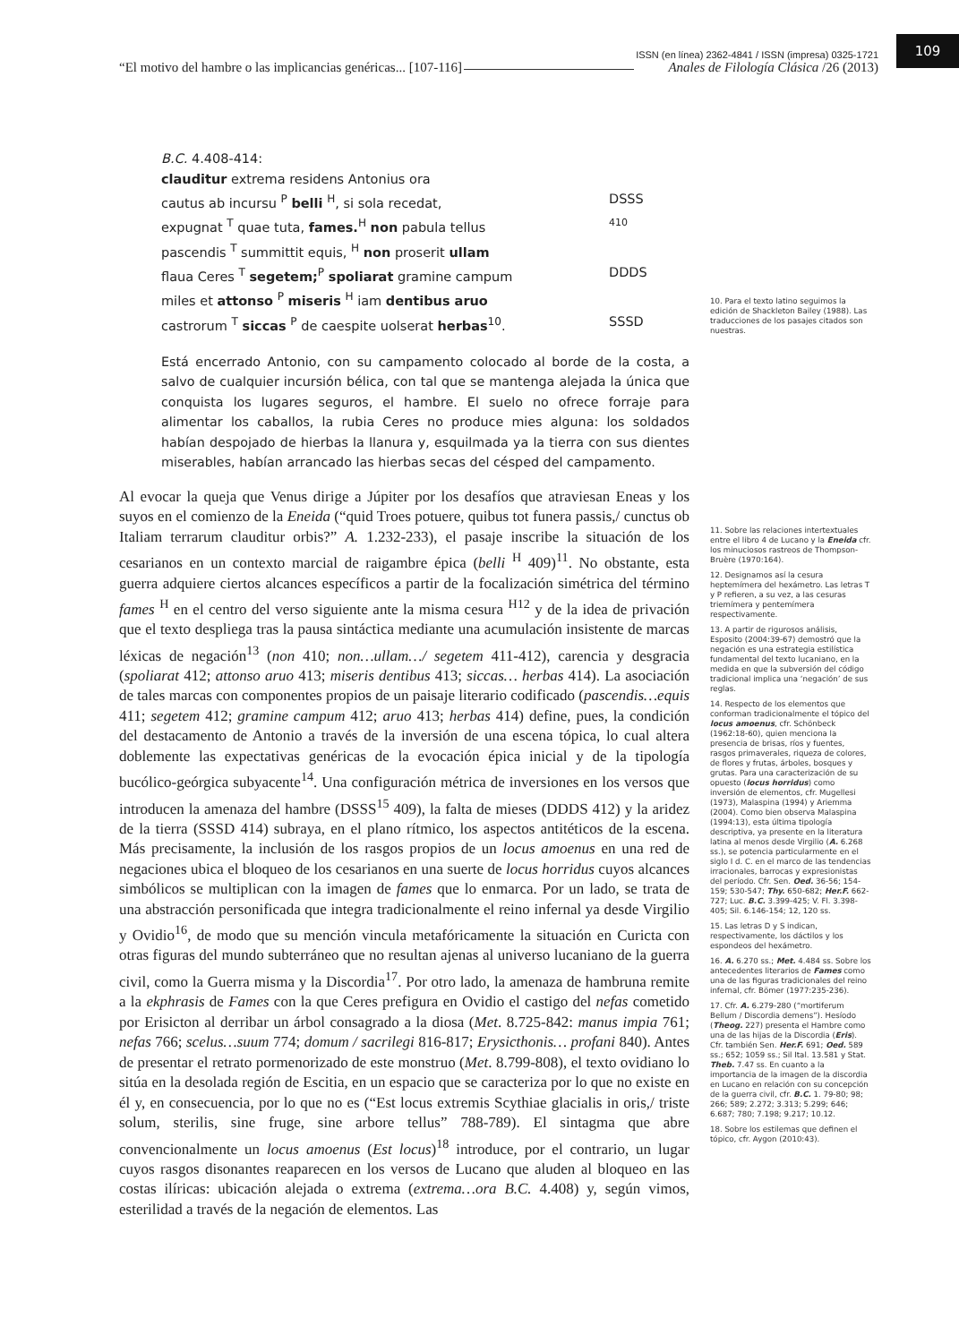“El motivo del hambre o las implicancias genéricas... [107-116]
ISSN (en línea) 2362-4841 / ISSN (impresa) 0325-1721
Anales de Filología Clásica /26 (2013)
109
B.C. 4.408-414:
clauditur extrema residens Antonius ora
cautus ab incursu <sup>P</sup> belli <sup>H</sup>, si sola recedat, DSSS
expugnat <sup>T</sup> quae tuta, fames.<sup>H</sup> non pabula tellus 410
pascendis <sup>T</sup> summittit equis, <sup>H</sup> non proserit ullam
flaua Ceres <sup>T</sup> segetem;<sup>P</sup> spoliarat gramine campum DDDS
miles et attonso <sup>P</sup> miseris <sup>H</sup> iam dentibus aruo
castrorum <sup>T</sup> siccas <sup>P</sup> de caespite uolserat herbas<sup>10</sup>. SSSD
Está encerrado Antonio, con su campamento colocado al borde de la costa, a salvo de cualquier incursión bélica, con tal que se mantenga alejada la única que conquista los lugares seguros, el hambre. El suelo no ofrece forraje para alimentar los caballos, la rubia Ceres no produce mies alguna: los soldados habían despojado de hierbas la llanura y, esquilmada ya la tierra con sus dientes miserables, habían arrancado las hierbas secas del césped del campamento.
Al evocar la queja que Venus dirige a Júpiter por los desafíos que atraviesan Eneas y los suyos en el comienzo de la Eneida (“quid Troes potuere, quibus tot funera passis,/ cunctus ob Italiam terrarum clauditur orbis?” A. 1.232-233), el pasaje inscribe la situación de los cesarianos en un contexto marcial de raigambre épica (belli <sup>H</sup> 409)<sup>11</sup>. No obstante, esta guerra adquiere ciertos alcances específicos a partir de la focalización simétrica del término fames <sup>H</sup> en el centro del verso siguiente ante la misma cesura <sup>H12</sup> y de la idea de privación que el texto despliega tras la pausa sintáctica mediante una acumulación insistente de marcas léxicas de negación<sup>13</sup> (non 410; non…ullam…/ segetem 411-412), carencia y desgracia (spoliarat 412; attonso aruo 413; miseris dentibus 413; siccas… herbas 414). La asociación de tales marcas con componentes propios de un paisaje literario codificado (pascendis…equis 411; segetem 412; gramine campum 412; aruo 413; herbas 414) define, pues, la condición del destacamento de Antonio a través de la inversión de una escena tópica, lo cual altera doblemente las expectativas genéricas de la evocación épica inicial y de la tipología bucólico-geórgica subyacente<sup>14</sup>. Una configuración métrica de inversiones en los versos que introducen la amenaza del hambre (DSSS<sup>15</sup> 409), la falta de mieses (DDDS 412) y la aridez de la tierra (SSSD 414) subraya, en el plano rítmico, los aspectos antitéticos de la escena. Más precisamente, la inclusión de los rasgos propios de un locus amoenus en una red de negaciones ubica el bloqueo de los cesarianos en una suerte de locus horridus cuyos alcances simbólicos se multiplican con la imagen de fames que lo enmarca. Por un lado, se trata de una abstracción personificada que integra tradicionalmente el reino infernal ya desde Virgilio y Ovidio<sup>16</sup>, de modo que su mención vincula metafóricamente la situación en Curicta con otras figuras del mundo subterráneo que no resultan ajenas al universo lucaniano de la guerra civil, como la Guerra misma y la Discordia<sup>17</sup>. Por otro lado, la amenaza de hambruna remite a la ekphrasis de Fames con la que Ceres prefigura en Ovidio el castigo del nefas cometido por Erisicton al derribar un árbol consagrado a la diosa (Met. 8.725-842: manus impia 761; nefas 766; scelus…suum 774; domum / sacrilegi 816-817; Erysicthonis… profani 840). Antes de presentar el retrato pormenorizado de este monstruo (Met. 8.799-808), el texto ovidiano lo sitúa en la desolada región de Escitia, en un espacio que se caracteriza por lo que no existe en él y, en consecuencia, por lo que no es (“Est locus extremis Scythiae glacialis in oris,/ triste solum, sterilis, sine fruge, sine arbore tellus” 788-789). El sintagma que abre convencionalmente un locus amoenus (Est locus)<sup>18</sup> introduce, por el contrario, un lugar cuyos rasgos disonantes reaparecen en los versos de Lucano que aluden al bloqueo en las costas ilíricas: ubicación alejada o extrema (extrema…ora B.C. 4.408) y, según vimos, esterilidad a través de la negación de elementos. Las
10. Para el texto latino seguimos la edición de Shackleton Bailey (1988). Las traducciones de los pasajes citados son nuestras.
11. Sobre las relaciones intertextuales entre el libro 4 de Lucano y la Eneida cfr. los minuciosos rastreos de Thompson-Bruère (1970:164).
12. Designamos así la cesura heptemímera del hexámetro. Las letras T y P refieren, a su vez, a las cesuras triemímera y pentemímera respectivamente.
13. A partir de rigurosos análisis, Esposito (2004:39-67) demostró que la negación es una estrategia estilística fundamental del texto lucaniano, en la medida en que la subversión del código tradicional implica una ‘negación’ de sus reglas.
14. Respecto de los elementos que conforman tradicionalmente el tópico del locus amoenus, cfr. Schönbeck (1962:18-60), quien menciona la presencia de brisas, ríos y fuentes, rasgos primaverales, riqueza de colores, de flores y frutas, árboles, bosques y grutas. Para una caracterización de su opuesto (locus horridus) como inversión de elementos, cfr. Mugellesi (1973), Malaspina (1994) y Ariemma (2004). Como bien observa Malaspina (1994:13), esta última tipología descriptiva, ya presente en la literatura latina al menos desde Virgilio (A. 6.268 ss.), se potencia particularmente en el siglo I d. C. en el marco de las tendencias irracionales, barrocas y expresionistas del período. Cfr. Sen. Oed. 36-56; 154-159; 530-547; Thy. 650-682; Her.F. 662-727; Luc. B.C. 3.399-425; V. Fl. 3.398-405; Sil. 6.146-154; 12, 120 ss.
15. Las letras D y S indican, respectivamente, los dáctilos y los espondeos del hexámetro.
16. A. 6.270 ss.; Met. 4.484 ss. Sobre los antecedentes literarios de Fames como una de las figuras tradicionales del reino infernal, cfr. Bömer (1977:235-236).
17. Cfr. A. 6.279-280 (“mortiferum Bellum / Discordia demens”). Hesíodo (Theog. 227) presenta el Hambre como una de las hijas de la Discordia (Eris). Cfr. también Sen. Her.F. 691; Oed. 589 ss.; 652; 1059 ss.; Sil Ital. 13.581 y Stat. Theb. 7.47 ss. En cuanto a la importancia de la imagen de la discordia en Lucano en relación con su concepción de la guerra civil, cfr. B.C. 1. 79-80; 98; 266; 589; 2.272; 3.313; 5.299; 646; 6.687; 780; 7.198; 9.217; 10.12.
18. Sobre los estilemas que definen el tópico, cfr. Aygon (2010:43).